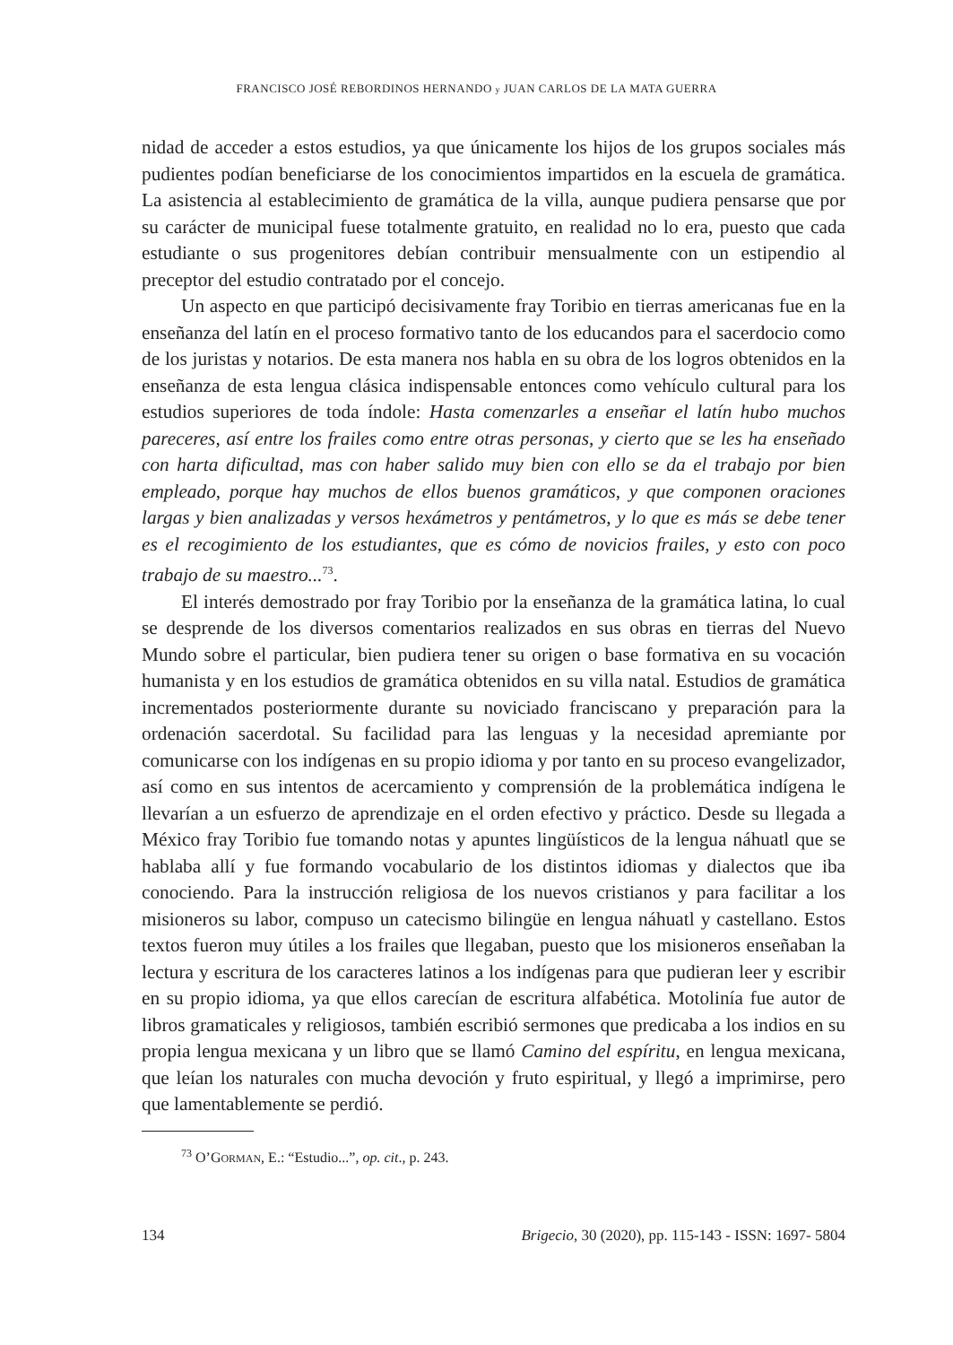FRANCISCO JOSÉ REBORDINOS HERNANDO y JUAN CARLOS DE LA MATA GUERRA
nidad de acceder a estos estudios, ya que únicamente los hijos de los grupos sociales más pudientes podían beneficiarse de los conocimientos impartidos en la escuela de gramática. La asistencia al establecimiento de gramática de la villa, aunque pudiera pensarse que por su carácter de municipal fuese totalmente gratuito, en realidad no lo era, puesto que cada estudiante o sus progenitores debían contribuir mensualmente con un estipendio al preceptor del estudio contratado por el concejo.
Un aspecto en que participó decisivamente fray Toribio en tierras americanas fue en la enseñanza del latín en el proceso formativo tanto de los educandos para el sacerdocio como de los juristas y notarios. De esta manera nos habla en su obra de los logros obtenidos en la enseñanza de esta lengua clásica indispensable entonces como vehículo cultural para los estudios superiores de toda índole: Hasta comenzarles a enseñar el latín hubo muchos pareceres, así entre los frailes como entre otras personas, y cierto que se les ha enseñado con harta dificultad, mas con haber salido muy bien con ello se da el trabajo por bien empleado, porque hay muchos de ellos buenos gramáticos, y que componen oraciones largas y bien analizadas y versos hexámetros y pentámetros, y lo que es más se debe tener es el recogimiento de los estudiantes, que es cómo de novicios frailes, y esto con poco trabajo de su maestro...<sup>73</sup>.
El interés demostrado por fray Toribio por la enseñanza de la gramática latina, lo cual se desprende de los diversos comentarios realizados en sus obras en tierras del Nuevo Mundo sobre el particular, bien pudiera tener su origen o base formativa en su vocación humanista y en los estudios de gramática obtenidos en su villa natal. Estudios de gramática incrementados posteriormente durante su noviciado franciscano y preparación para la ordenación sacerdotal. Su facilidad para las lenguas y la necesidad apremiante por comunicarse con los indígenas en su propio idioma y por tanto en su proceso evangelizador, así como en sus intentos de acercamiento y comprensión de la problemática indígena le llevarían a un esfuerzo de aprendizaje en el orden efectivo y práctico. Desde su llegada a México fray Toribio fue tomando notas y apuntes lingüísticos de la lengua náhuatl que se hablaba allí y fue formando vocabulario de los distintos idiomas y dialectos que iba conociendo. Para la instrucción religiosa de los nuevos cristianos y para facilitar a los misioneros su labor, compuso un catecismo bilingüe en lengua náhuatl y castellano. Estos textos fueron muy útiles a los frailes que llegaban, puesto que los misioneros enseñaban la lectura y escritura de los caracteres latinos a los indígenas para que pudieran leer y escribir en su propio idioma, ya que ellos carecían de escritura alfabética. Motolinía fue autor de libros gramaticales y religiosos, también escribió sermones que predicaba a los indios en su propia lengua mexicana y un libro que se llamó Camino del espíritu, en lengua mexicana, que leían los naturales con mucha devoción y fruto espiritual, y llegó a imprimirse, pero que lamentablemente se perdió.
<sup>73</sup> O’GORMAN, E.: “Estudio...”, op. cit., p. 243.
134 Brigecio, 30 (2020), pp. 115-143 - ISSN: 1697- 5804